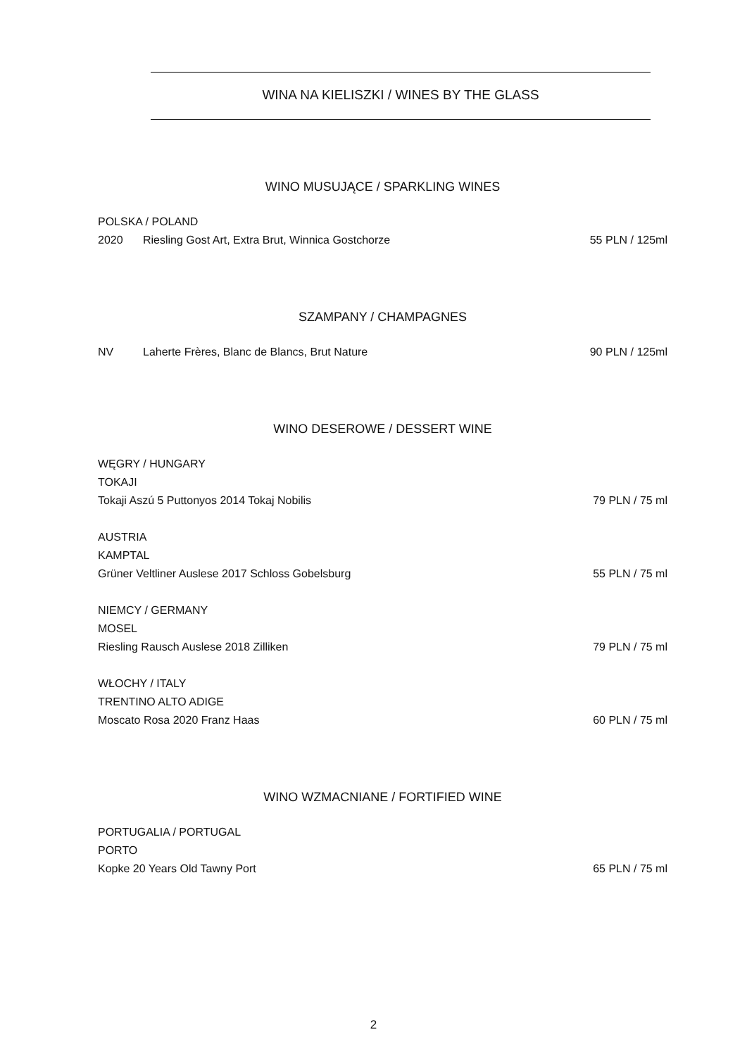WINA NA KIELISZKI / WINES BY THE GLASS
WINO MUSUJĄCE / SPARKLING WINES
POLSKA / POLAND
2020 Riesling Gost Art, Extra Brut, Winnica Gostchorze 55 PLN / 125ml
SZAMPANY / CHAMPAGNES
NV Laherte Frères, Blanc de Blancs, Brut Nature 90 PLN / 125ml
WINO DESEROWE / DESSERT WINE
WĘGRY / HUNGARY
TOKAJI
Tokaji Aszú 5 Puttonyos 2014 Tokaj Nobilis 79 PLN / 75 ml
AUSTRIA
KAMPTAL
Grüner Veltliner Auslese 2017 Schloss Gobelsburg 55 PLN / 75 ml
NIEMCY / GERMANY
MOSEL
Riesling Rausch Auslese 2018 Zilliken 79 PLN / 75 ml
WŁOCHY / ITALY
TRENTINO ALTO ADIGE
Moscato Rosa 2020 Franz Haas 60 PLN / 75 ml
WINO WZMACNIANE / FORTIFIED WINE
PORTUGALIA / PORTUGAL
PORTO
Kopke 20 Years Old Tawny Port 65 PLN / 75 ml
2